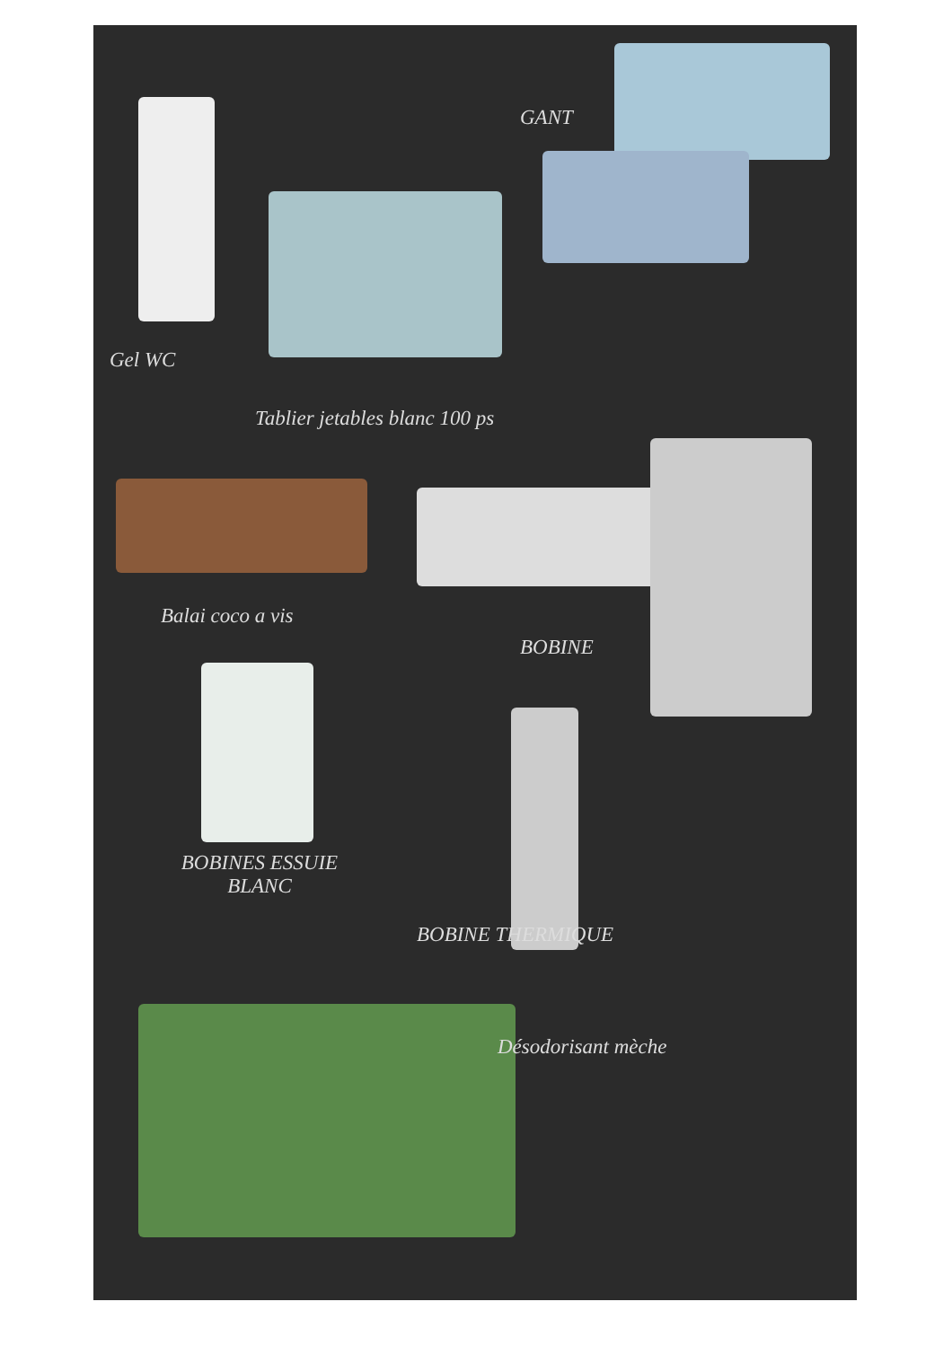GANT
Gel WC
Tablier jetables blanc 100 ps
Balai coco a vis
BOBINE
BOBINES ESSUIE
BLANC
BOBINE THERMIQUE
Désodorisant mèche